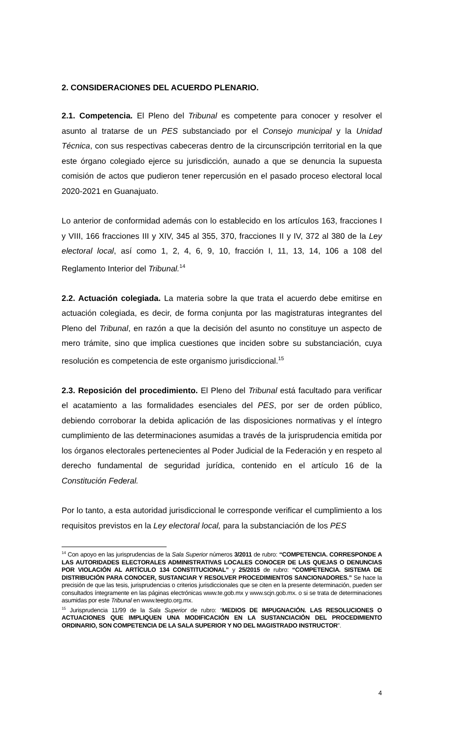2. CONSIDERACIONES DEL ACUERDO PLENARIO.
2.1. Competencia. El Pleno del Tribunal es competente para conocer y resolver el asunto al tratarse de un PES substanciado por el Consejo municipal y la Unidad Técnica, con sus respectivas cabeceras dentro de la circunscripción territorial en la que este órgano colegiado ejerce su jurisdicción, aunado a que se denuncia la supuesta comisión de actos que pudieron tener repercusión en el pasado proceso electoral local 2020-2021 en Guanajuato.
Lo anterior de conformidad además con lo establecido en los artículos 163, fracciones I y VIII, 166 fracciones III y XIV, 345 al 355, 370, fracciones II y IV, 372 al 380 de la Ley electoral local, así como 1, 2, 4, 6, 9, 10, fracción I, 11, 13, 14, 106 a 108 del Reglamento Interior del Tribunal.<sup>14</sup>
2.2. Actuación colegiada. La materia sobre la que trata el acuerdo debe emitirse en actuación colegiada, es decir, de forma conjunta por las magistraturas integrantes del Pleno del Tribunal, en razón a que la decisión del asunto no constituye un aspecto de mero trámite, sino que implica cuestiones que inciden sobre su substanciación, cuya resolución es competencia de este organismo jurisdiccional.<sup>15</sup>
2.3. Reposición del procedimiento. El Pleno del Tribunal está facultado para verificar el acatamiento a las formalidades esenciales del PES, por ser de orden público, debiendo corroborar la debida aplicación de las disposiciones normativas y el íntegro cumplimiento de las determinaciones asumidas a través de la jurisprudencia emitida por los órganos electorales pertenecientes al Poder Judicial de la Federación y en respeto al derecho fundamental de seguridad jurídica, contenido en el artículo 16 de la Constitución Federal.
Por lo tanto, a esta autoridad jurisdiccional le corresponde verificar el cumplimiento a los requisitos previstos en la Ley electoral local, para la substanciación de los PES
<sup>14</sup> Con apoyo en las jurisprudencias de la Sala Superior números 3/2011 de rubro: “COMPETENCIA. CORRESPONDE A LAS AUTORIDADES ELECTORALES ADMINISTRATIVAS LOCALES CONOCER DE LAS QUEJAS O DENUNCIAS POR VIOLACIÓN AL ARTÍCULO 134 CONSTITUCIONAL” y 25/2015 de rubro: “COMPETENCIA. SISTEMA DE DISTRIBUCIÓN PARA CONOCER, SUSTANCIAR Y RESOLVER PROCEDIMIENTOS SANCIONADORES.” Se hace la precisión de que las tesis, jurisprudencias o criterios jurisdiccionales que se citen en la presente determinación, pueden ser consultados íntegramente en las páginas electrónicas www.te.gob.mx y www.scjn.gob.mx. o si se trata de determinaciones asumidas por este Tribunal en www.teegto.org.mx.
<sup>15</sup> Jurisprudencia 11/99 de la Sala Superior de rubro: “MEDIOS DE IMPUGNACIÓN. LAS RESOLUCIONES O ACTUACIONES QUE IMPLIQUEN UNA MODIFICACIÓN EN LA SUSTANCIACIÓN DEL PROCEDIMIENTO ORDINARIO, SON COMPETENCIA DE LA SALA SUPERIOR Y NO DEL MAGISTRADO INSTRUCTOR”.
4